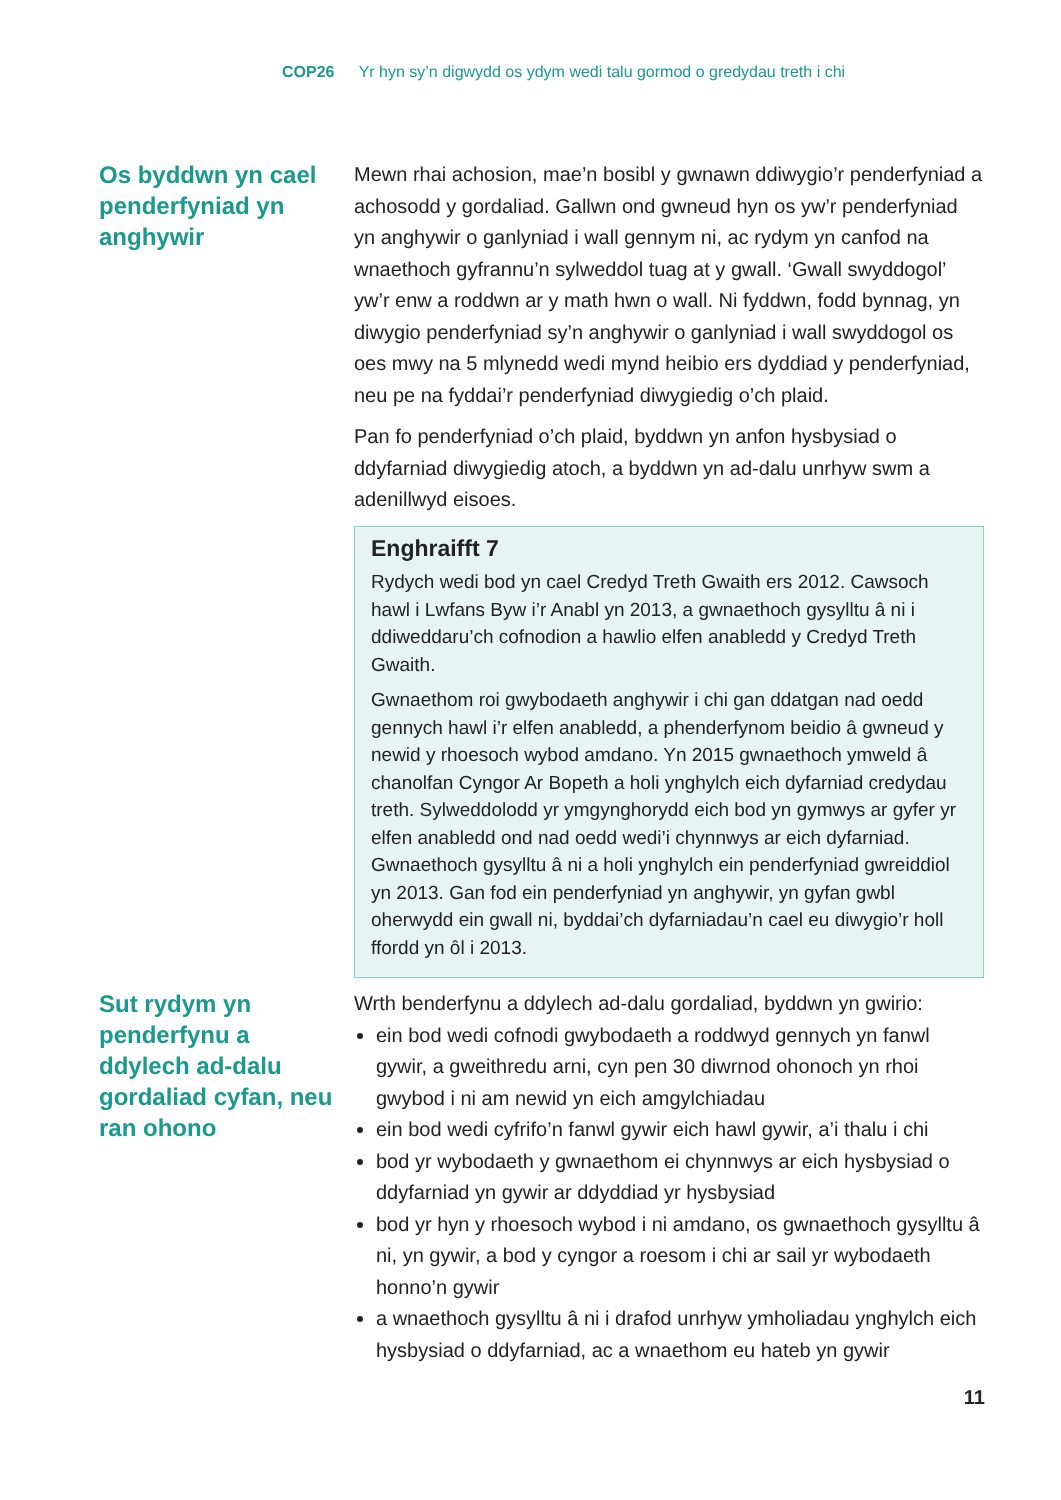COP26 Yr hyn sy’n digwydd os ydym wedi talu gormod o gredydau treth i chi
Os byddwn yn cael penderfyniad yn anghywir
Mewn rhai achosion, mae’n bosibl y gwnawn ddiwygio’r penderfyniad a achosodd y gordaliad. Gallwn ond gwneud hyn os yw’r penderfyniad yn anghywir o ganlyniad i wall gennym ni, ac rydym yn canfod na wnaethoch gyfrannu’n sylweddol tuag at y gwall. ‘Gwall swyddogol’ yw’r enw a roddwn ar y math hwn o wall. Ni fyddwn, fodd bynnag, yn diwygio penderfyniad sy’n anghywir o ganlyniad i wall swyddogol os oes mwy na 5 mlynedd wedi mynd heibio ers dyddiad y penderfyniad, neu pe na fyddai’r penderfyniad diwygiedig o’ch plaid.
Pan fo penderfyniad o’ch plaid, byddwn yn anfon hysbysiad o ddyfarniad diwygiedig atoch, a byddwn yn ad-dalu unrhyw swm a adenillwyd eisoes.
Enghraifft 7
Rydych wedi bod yn cael Credyd Treth Gwaith ers 2012. Cawsoch hawl i Lwfans Byw i’r Anabl yn 2013, a gwnaethoch gysylltu â ni i ddiweddaru’ch cofnodion a hawlio elfen anabledd y Credyd Treth Gwaith.
Gwnaethom roi gwybodaeth anghywir i chi gan ddatgan nad oedd gennych hawl i’r elfen anabledd, a phenderfynom beidio â gwneud y newid y rhoesoch wybod amdano. Yn 2015 gwnaethoch ymweld â chanolfan Cyngor Ar Bopeth a holi ynghylch eich dyfarniad credydau treth. Sylweddolodd yr ymgynghorydd eich bod yn gymwys ar gyfer yr elfen anabledd ond nad oedd wedi’i chynnwys ar eich dyfarniad. Gwnaethoch gysylltu â ni a holi ynghylch ein penderfyniad gwreiddiol yn 2013. Gan fod ein penderfyniad yn anghywir, yn gyfan gwbl oherwydd ein gwall ni, byddai’ch dyfarniadau’n cael eu diwygio’r holl ffordd yn ôl i 2013.
Sut rydym yn penderfynu a ddylech ad-dalu gordaliad cyfan, neu ran ohono
Wrth benderfynu a ddylech ad-dalu gordaliad, byddwn yn gwirio:
ein bod wedi cofnodi gwybodaeth a roddwyd gennych yn fanwl gywir, a gweithredu arni, cyn pen 30 diwrnod ohonoch yn rhoi gwybod i ni am newid yn eich amgylchiadau
ein bod wedi cyfrifo’n fanwl gywir eich hawl gywir, a’i thalu i chi
bod yr wybodaeth y gwnaethom ei chynnwys ar eich hysbysiad o ddyfarniad yn gywir ar ddyddiad yr hysbysiad
bod yr hyn y rhoesoch wybod i ni amdano, os gwnaethoch gysylltu â ni, yn gywir, a bod y cyngor a roesom i chi ar sail yr wybodaeth honno’n gywir
a wnaethoch gysylltu â ni i drafod unrhyw ymholiadau ynghylch eich hysbysiad o ddyfarniad, ac a wnaethom eu hateb yn gywir
11